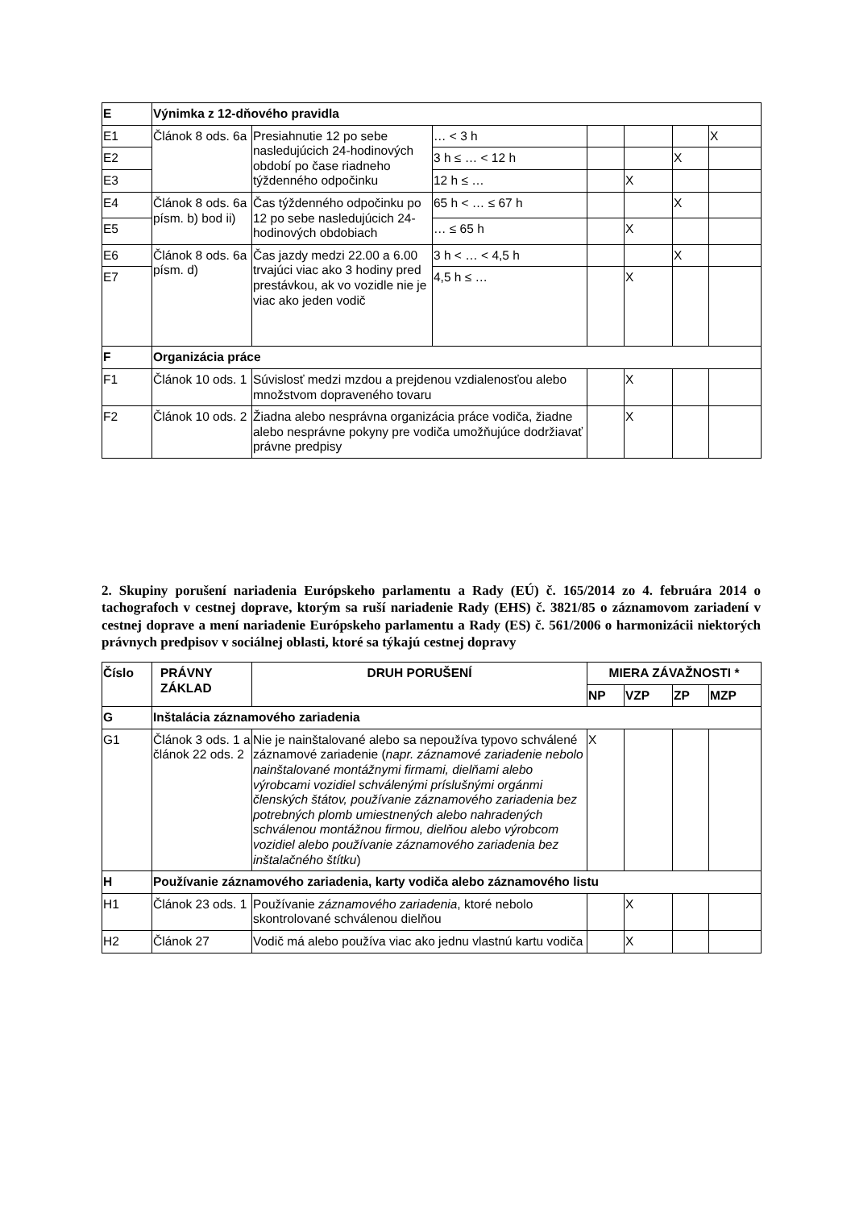| E | Výnimka z 12-dňového pravidla | | | | | | |
| E1 | Článok 8 ods. 6a | Presiahnutie 12 po sebe nasledujúcich 24-hodinových období po čase riadneho týždenného odpočinku | … < 3 h | | | | X |
| E2 | | | 3 h ≤ … < 12 h | | | X | |
| E3 | | | 12 h ≤ … | | X | | |
| E4 | Článok 8 ods. 6a písm. b) bod ii) | Čas týždenného odpočinku po 12 po sebe nasledujúcich 24-hodinových obdobiach | 65 h < … ≤ 67 h | | | X | |
| E5 | | | … ≤ 65 h | | X | | |
| E6 | Článok 8 ods. 6a písm. d) | Čas jazdy medzi 22.00 a 6.00 trvajúci viac ako 3 hodiny pred prestávkou, ak vo vozidle nie je viac ako jeden vodič | 3 h < … < 4,5 h | | | X | |
| E7 | | | 4,5 h ≤ … | | X | | |
| F | Organizácia práce | | | | | | |
| F1 | Článok 10 ods. 1 | Súvislosť medzi mzdou a prejdenou vzdialenosťou alebo množstvom dopraveného tovaru | | | X | | |
| F2 | Článok 10 ods. 2 | Žiadna alebo nesprávna organizácia práce vodiča, žiadne alebo nesprávne pokyny pre vodiča umožňujúce dodržiavať právne predpisy | | | X | | |
2. Skupiny porušení nariadenia Európskeho parlamentu a Rady (EÚ) č. 165/2014 zo 4. februára 2014 o tachografoch v cestnej doprave, ktorým sa ruší nariadenie Rady (EHS) č. 3821/85 o záznamovom zariadení v cestnej doprave a mení nariadenie Európskeho parlamentu a Rady (ES) č. 561/2006 o harmonizácii niektorých právnych predpisov v sociálnej oblasti, ktoré sa týkajú cestnej dopravy
| Číslo | PRÁVNY ZÁKLAD | DRUH PORUŠENÍ | MIERA ZÁVAŽNOSTI * | | | |
| --- | --- | --- | --- | --- | --- | --- |
| | | | NP | VZP | ZP | MZP |
| G | Inštalácia záznamového zariadenia | | | | | |
| G1 | Článok 3 ods. 1 a článok 22 ods. 2 | Nie je nainštalované alebo sa nepoužíva typovo schválené záznamové zariadenie ( napr. záznamové zariadenie nebolo nainštalované montážnymi firmami, dielňami alebo výrobcami vozidiel schválenými príslušnými orgánmi členských štátov, používanie záznamového zariadenia bez potrebných plomb umiestnených alebo nahradených schválenou montážnou firmou, dielňou alebo výrobcom vozidiel alebo používanie záznamového zariadenia bez inštalačného štítku ) | X | | | |
| H | Používanie záznamového zariadenia, karty vodiča alebo záznamového listu | | | | | |
| H1 | Článok 23 ods. 1 | Používanie záznamového zariadenia , ktoré nebolo skontrolované schválenou dielňou | | X | | |
| H2 | Článok 27 | Vodič má alebo používa viac ako jednu vlastnú kartu vodiča | | X | | |